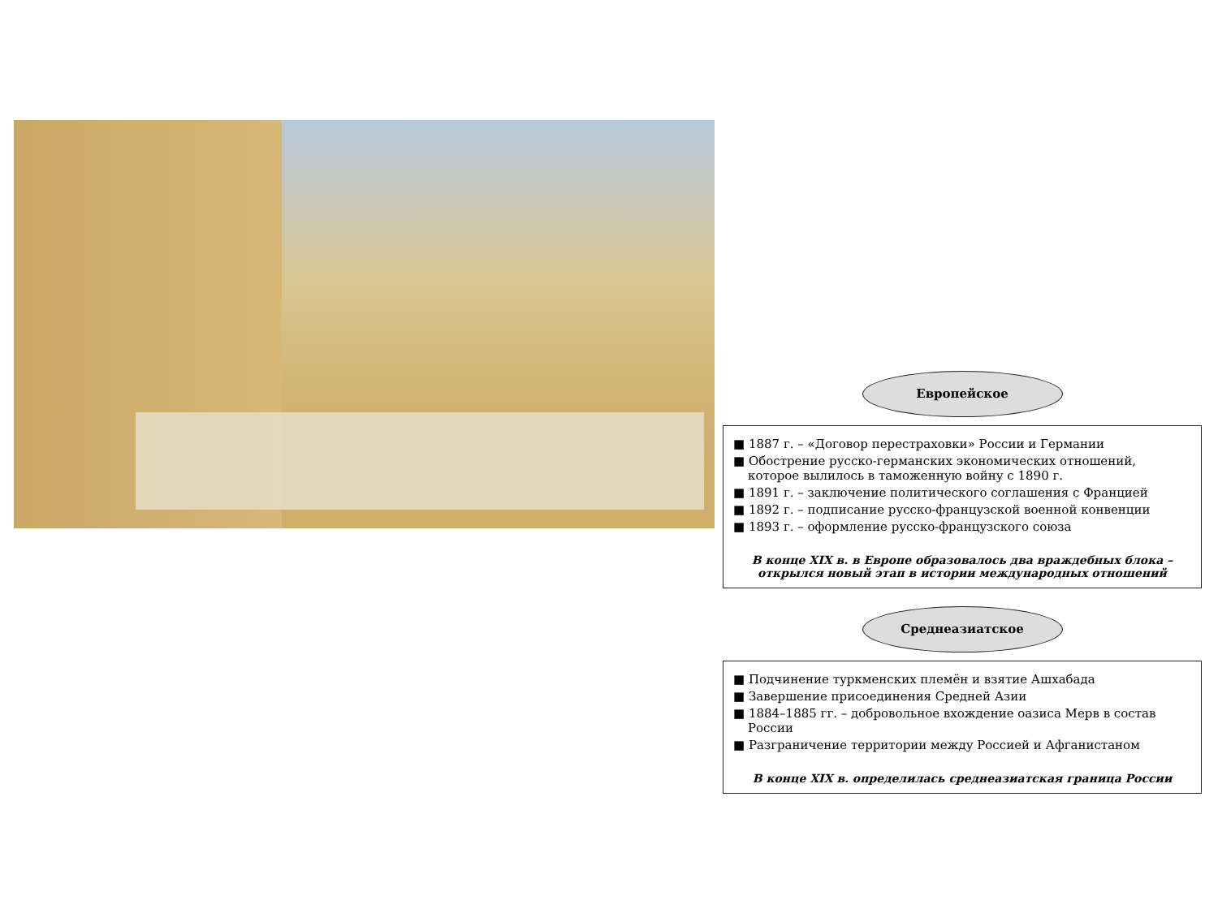Европейское
■ 1887 г. – «Договор перестраховки» России и Германии
■ Обострение русско-германских экономических отношений, которое вылилось в таможенную войну с 1890 г.
■ 1891 г. – заключение политического соглашения с Францией
■ 1892 г. – подписание русско-французской военной конвенции
■ 1893 г. – оформление русско-французского союза
В конце XIX в. в Европе образовалось два враждебных блока – открылся новый этап в истории международных отношений
Среднеазиатское
■ Подчинение туркменских племён и взятие Ашхабада
■ Завершение присоединения Средней Азии
■ 1884–1885 гг. – добровольное вхождение оазиса Мерв в состав России
■ Разграничение территории между Россией и Афганистаном
В конце XIX в. определилась среднеазиатская граница России